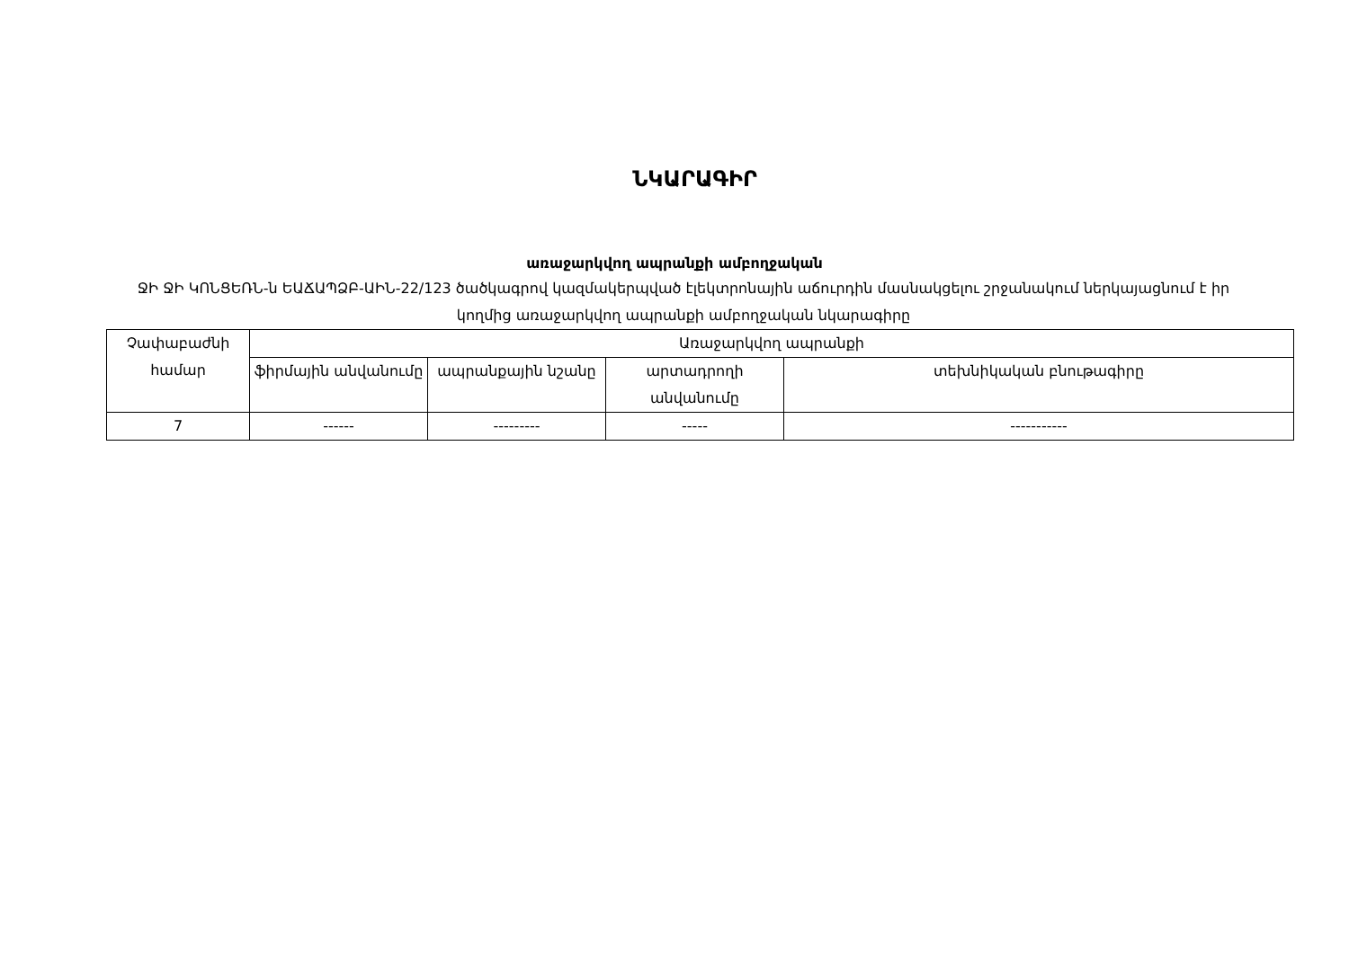ՆԿԱՐԱԳԻՐ
առաջարկվող ապրանքի ամբողջական
ՋԻ ՋԻ ԿՈՆՑԵՌՆ-ն ԵԱՃԱՊՁԲ-ԱԻՆ-22/123 ծածկագրով կազմակերպված էլեկտրոնային աճուրդին մասնակցելու շրջանակում ներկայացնում է իր կողմից առաջարկվող ապրանքի ամբողջական նկարագիրը
| Չափաբաժնի համար | Առաջարկվող ապրանքի | | | |
| | ֆիրմային անվանումը | ապրանքային նշանը | արտադրողի անվանումը | տեխնիկական բնութագիրը |
| 7 | ------ | --------- | ----- | ----------- |